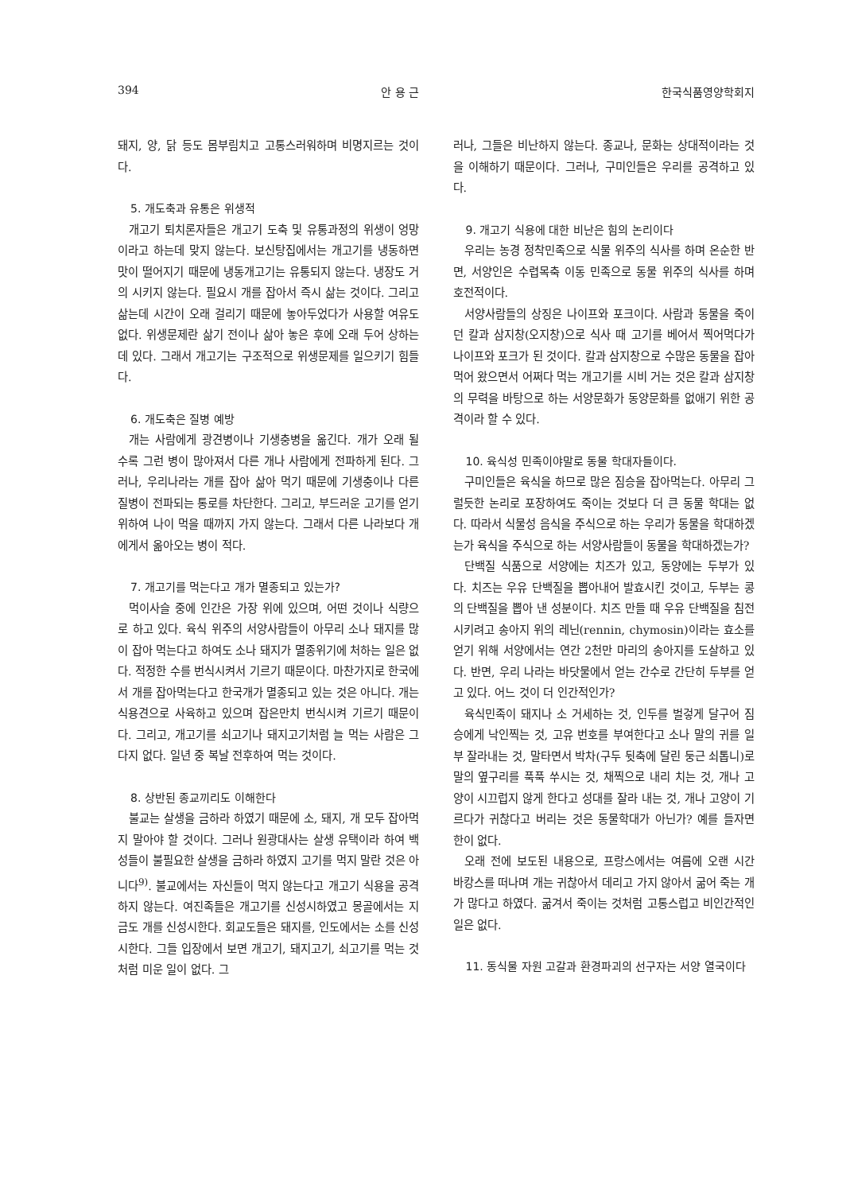394 안 용 근 한국식품영양학회지
돼지, 양, 닭 등도 몸부림치고 고통스러워하며 비명지르는 것이다.
5. 개도축과 유통은 위생적
개고기 퇴치론자들은 개고기 도축 및 유통과정의 위생이 엉망이라고 하는데 맞지 않는다. 보신탕집에서는 개고기를 냉동하면 맛이 떨어지기 때문에 냉동개고기는 유통되지 않는다. 냉장도 거의 시키지 않는다. 필요시 개를 잡아서 즉시 삶는 것이다. 그리고 삶는데 시간이 오래 걸리기 때문에 놓아두었다가 사용할 여유도 없다. 위생문제란 삶기 전이나 삶아 놓은 후에 오래 두어 상하는데 있다. 그래서 개고기는 구조적으로 위생문제를 일으키기 힘들다.
6. 개도축은 질병 예방
개는 사람에게 광견병이나 기생충병을 옮긴다. 개가 오래 될 수록 그런 병이 많아져서 다른 개나 사람에게 전파하게 된다. 그러나, 우리나라는 개를 잡아 삶아 먹기 때문에 기생충이나 다른 질병이 전파되는 통로를 차단한다. 그리고, 부드러운 고기를 얻기 위하여 나이 먹을 때까지 가지 않는다. 그래서 다른 나라보다 개에게서 옮아오는 병이 적다.
7. 개고기를 먹는다고 개가 멸종되고 있는가?
먹이사슬 중에 인간은 가장 위에 있으며, 어떤 것이나 식량으로 하고 있다. 육식 위주의 서양사람들이 아무리 소나 돼지를 많이 잡아 먹는다고 하여도 소나 돼지가 멸종위기에 처하는 일은 없다. 적정한 수를 번식시켜서 기르기 때문이다. 마찬가지로 한국에서 개를 잡아먹는다고 한국개가 멸종되고 있는 것은 아니다. 개는 식용견으로 사육하고 있으며 잡은만치 번식시켜 기르기 때문이다. 그리고, 개고기를 쇠고기나 돼지고기처럼 늘 먹는 사람은 그다지 없다. 일년 중 복날 전후하여 먹는 것이다.
8. 상반된 종교끼리도 이해한다
불교는 살생을 금하라 하였기 때문에 소, 돼지, 개 모두 잡아먹지 말아야 할 것이다. 그러나 원광대사는 살생 유택이라 하여 백성들이 불필요한 살생을 금하라 하였지 고기를 먹지 말란 것은 아니다<sup>9)</sup>. 불교에서는 자신들이 먹지 않는다고 개고기 식용을 공격하지 않는다. 여진족들은 개고기를 신성시하였고 몽골에서는 지금도 개를 신성시한다. 회교도들은 돼지를, 인도에서는 소를 신성시한다. 그들 입장에서 보면 개고기, 돼지고기, 쇠고기를 먹는 것처럼 미운 일이 없다. 그
러나, 그들은 비난하지 않는다. 종교나, 문화는 상대적이라는 것을 이해하기 때문이다. 그러나, 구미인들은 우리를 공격하고 있다.
9. 개고기 식용에 대한 비난은 힘의 논리이다
우리는 농경 정착민족으로 식물 위주의 식사를 하며 온순한 반면, 서양인은 수렵목축 이동 민족으로 동물 위주의 식사를 하며 호전적이다.
서양사람들의 상징은 나이프와 포크이다. 사람과 동물을 죽이던 칼과 삼지창(오지창)으로 식사 때 고기를 베어서 찍어먹다가 나이프와 포크가 된 것이다. 칼과 삼지창으로 수많은 동물을 잡아 먹어 왔으면서 어쩌다 먹는 개고기를 시비 거는 것은 칼과 삼지창의 무력을 바탕으로 하는 서양문화가 동양문화를 없애기 위한 공격이라 할 수 있다.
10. 육식성 민족이야말로 동물 학대자들이다.
구미인들은 육식을 하므로 많은 짐승을 잡아먹는다. 아무리 그럴듯한 논리로 포장하여도 죽이는 것보다 더 큰 동물 학대는 없다. 따라서 식물성 음식을 주식으로 하는 우리가 동물을 학대하겠는가 육식을 주식으로 하는 서양사람들이 동물을 학대하겠는가?
단백질 식품으로 서양에는 치즈가 있고, 동양에는 두부가 있다. 치즈는 우유 단백질을 뽑아내어 발효시킨 것이고, 두부는 콩의 단백질을 뽑아 낸 성분이다. 치즈 만들 때 우유 단백질을 침전시키려고 송아지 위의 레닌(rennin, chymosin)이라는 효소를 얻기 위해 서양에서는 연간 2천만 마리의 송아지를 도살하고 있다. 반면, 우리 나라는 바닷물에서 얻는 간수로 간단히 두부를 얻고 있다. 어느 것이 더 인간적인가?
육식민족이 돼지나 소 거세하는 것, 인두를 벌겋게 달구어 짐승에게 낙인찍는 것, 고유 번호를 부여한다고 소나 말의 귀를 일부 잘라내는 것, 말타면서 박차(구두 뒷축에 달린 둥근 쇠톱니)로 말의 옆구리를 푹푹 쑤시는 것, 채찍으로 내리 치는 것, 개나 고양이 시끄럽지 않게 한다고 성대를 잘라 내는 것, 개나 고양이 기르다가 귀찮다고 버리는 것은 동물학대가 아닌가? 예를 들자면 한이 없다.
오래 전에 보도된 내용으로, 프랑스에서는 여름에 오랜 시간 바캉스를 떠나며 개는 귀찮아서 데리고 가지 않아서 굶어 죽는 개가 많다고 하였다. 굶겨서 죽이는 것처럼 고통스럽고 비인간적인 일은 없다.
11. 동식물 자원 고갈과 환경파괴의 선구자는 서양 열국이다